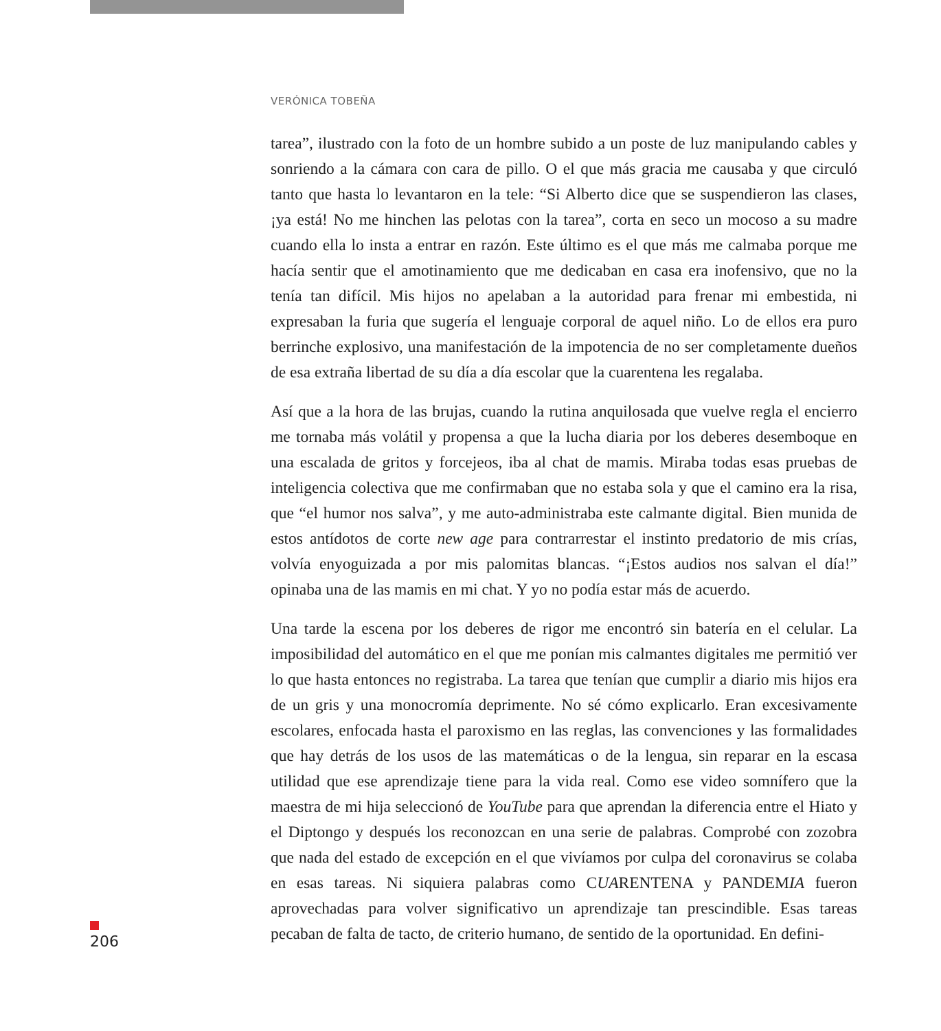VERÓNICA TOBEÑA
tarea”, ilustrado con la foto de un hombre subido a un poste de luz manipulando cables y sonriendo a la cámara con cara de pillo. O el que más gracia me causaba y que circuló tanto que hasta lo levantaron en la tele: “Si Alberto dice que se suspendieron las clases, ¡ya está! No me hinchen las pelotas con la tarea”, corta en seco un mocoso a su madre cuando ella lo insta a entrar en razón. Este último es el que más me calmaba porque me hacía sentir que el amotinamiento que me dedicaban en casa era inofensivo, que no la tenía tan difícil. Mis hijos no apelaban a la autoridad para frenar mi embestida, ni expresaban la furia que sugería el lenguaje corporal de aquel niño. Lo de ellos era puro berrinche explosivo, una manifestación de la impotencia de no ser completamente dueños de esa extraña libertad de su día a día escolar que la cuarentena les regalaba.
Así que a la hora de las brujas, cuando la rutina anquilosada que vuelve regla el encierro me tornaba más volátil y propensa a que la lucha diaria por los deberes desemboque en una escalada de gritos y forcejeos, iba al chat de mamis. Miraba todas esas pruebas de inteligencia colectiva que me confirmaban que no estaba sola y que el camino era la risa, que “el humor nos salva”, y me auto-administraba este calmante digital. Bien munida de estos antídotos de corte new age para contrarrestar el instinto predatorio de mis crías, volvía enyoguizada a por mis palomitas blancas. “¡Estos audios nos salvan el día!” opinaba una de las mamis en mi chat. Y yo no podía estar más de acuerdo.
Una tarde la escena por los deberes de rigor me encontró sin batería en el celular. La imposibilidad del automático en el que me ponían mis calmantes digitales me permitió ver lo que hasta entonces no registraba. La tarea que tenían que cumplir a diario mis hijos era de un gris y una monocromía deprimente. No sé cómo explicarlo. Eran excesivamente escolares, enfocada hasta el paroxismo en las reglas, las convenciones y las formalidades que hay detrás de los usos de las matemáticas o de la lengua, sin reparar en la escasa utilidad que ese aprendizaje tiene para la vida real. Como ese video somnífero que la maestra de mi hija seleccionó de YouTube para que aprendan la diferencia entre el Hiato y el Diptongo y después los reconozcan en una serie de palabras. Comprobé con zozobra que nada del estado de excepción en el que vivíamos por culpa del coronavirus se colaba en esas tareas. Ni siquiera palabras como CUARENTENA y PANDEMIA fueron aprovechadas para volver significativo un aprendizaje tan prescindible. Esas tareas pecaban de falta de tacto, de criterio humano, de sentido de la oportunidad. En defini-
206